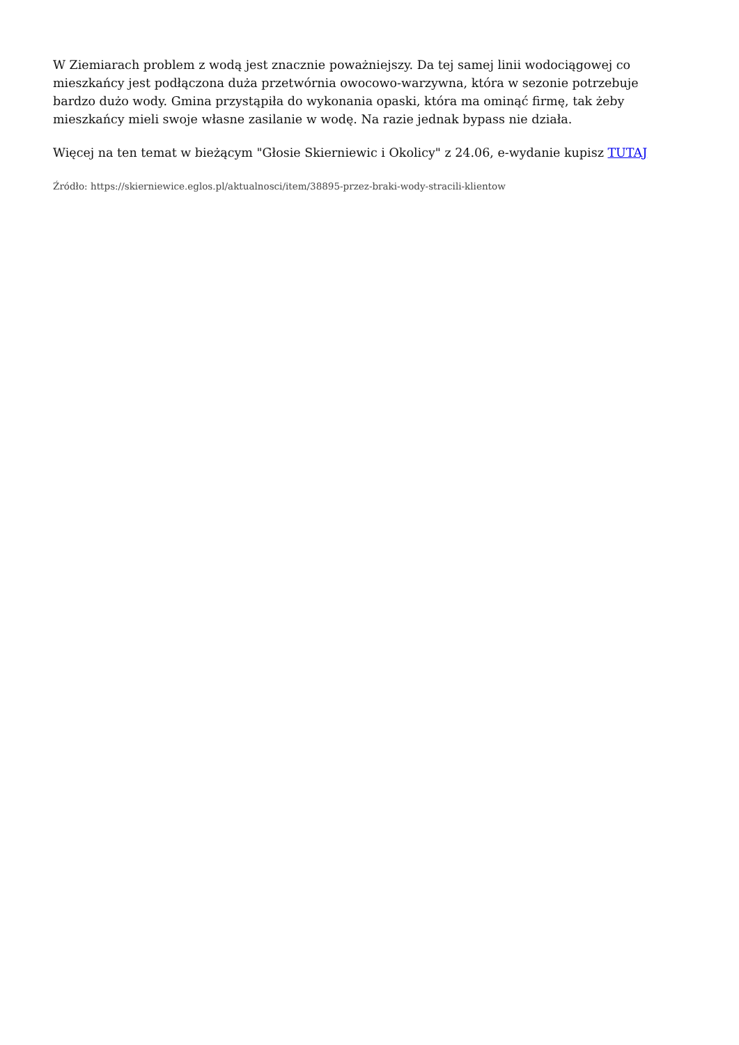W Ziemiarach problem z wodą jest znacznie poważniejszy. Da tej samej linii wodociągowej co mieszkańcy jest podłączona duża przetwórnia owocowo-warzywna, która w sezonie potrzebuje bardzo dużo wody. Gmina przystąpiła do wykonania opaski, która ma ominąć firmę, tak żeby mieszkańcy mieli swoje własne zasilanie w wodę. Na razie jednak bypass nie działa.
Więcej na ten temat w bieżącym "Głosie Skierniewic i Okolicy" z 24.06, e-wydanie kupisz TUTAJ
Źródło: https://skierniewice.eglos.pl/aktualnosci/item/38895-przez-braki-wody-stracili-klientow